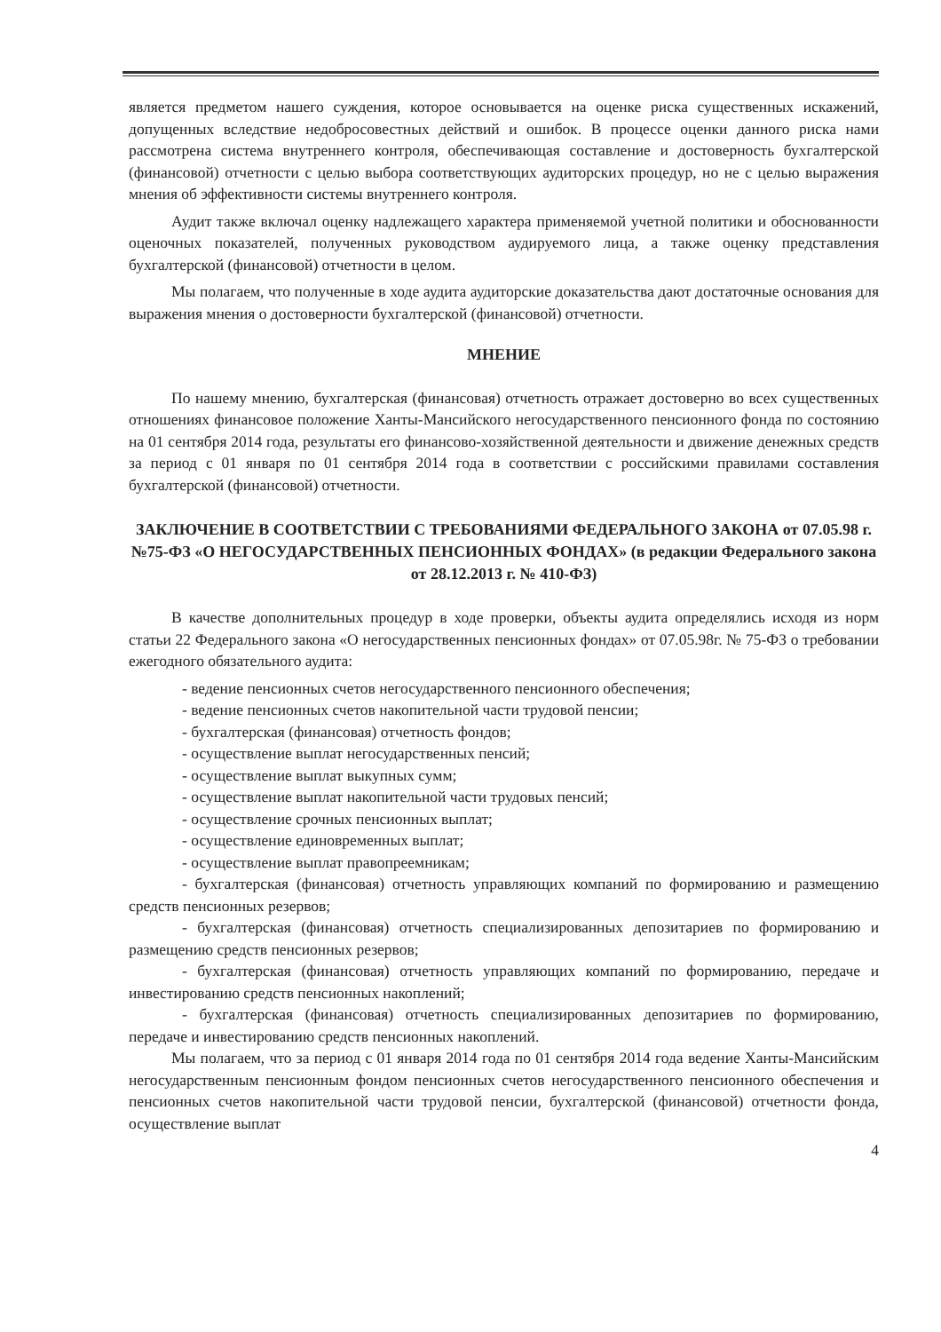является предметом нашего суждения, которое основывается на оценке риска существенных искажений, допущенных вследствие недобросовестных действий и ошибок. В процессе оценки данного риска нами рассмотрена система внутреннего контроля, обеспечивающая составление и достоверность бухгалтерской (финансовой) отчетности с целью выбора соответствующих аудиторских процедур, но не с целью выражения мнения об эффективности системы внутреннего контроля.
Аудит также включал оценку надлежащего характера применяемой учетной политики и обоснованности оценочных показателей, полученных руководством аудируемого лица, а также оценку представления бухгалтерской (финансовой) отчетности в целом.
Мы полагаем, что полученные в ходе аудита аудиторские доказательства дают достаточные основания для выражения мнения о достоверности бухгалтерской (финансовой) отчетности.
МНЕНИЕ
По нашему мнению, бухгалтерская (финансовая) отчетность отражает достоверно во всех существенных отношениях финансовое положение Ханты-Мансийского негосударственного пенсионного фонда по состоянию на 01 сентября 2014 года, результаты его финансово-хозяйственной деятельности и движение денежных средств за период с 01 января по 01 сентября 2014 года в соответствии с российскими правилами составления бухгалтерской (финансовой) отчетности.
ЗАКЛЮЧЕНИЕ В СООТВЕТСТВИИ С ТРЕБОВАНИЯМИ ФЕДЕРАЛЬНОГО ЗАКОНА от 07.05.98 г. №75-ФЗ «О НЕГОСУДАРСТВЕННЫХ ПЕНСИОННЫХ ФОНДАХ» (в редакции Федерального закона от 28.12.2013 г. № 410-ФЗ)
В качестве дополнительных процедур в ходе проверки, объекты аудита определялись исходя из норм статьи 22 Федерального закона «О негосударственных пенсионных фондах» от 07.05.98г. № 75-ФЗ о требовании ежегодного обязательного аудита:
- ведение пенсионных счетов негосударственного пенсионного обеспечения;
- ведение пенсионных счетов накопительной части трудовой пенсии;
- бухгалтерская (финансовая) отчетность фондов;
- осуществление выплат негосударственных пенсий;
- осуществление выплат выкупных сумм;
- осуществление выплат накопительной части трудовых пенсий;
- осуществление срочных пенсионных выплат;
- осуществление единовременных выплат;
- осуществление выплат правопреемникам;
- бухгалтерская (финансовая) отчетность управляющих компаний по формированию и размещению средств пенсионных резервов;
- бухгалтерская (финансовая) отчетность специализированных депозитариев по формированию и размещению средств пенсионных резервов;
- бухгалтерская (финансовая) отчетность управляющих компаний по формированию, передаче и инвестированию средств пенсионных накоплений;
- бухгалтерская (финансовая) отчетность специализированных депозитариев по формированию, передаче и инвестированию средств пенсионных накоплений.
Мы полагаем, что за период с 01 января 2014 года по 01 сентября 2014 года ведение Ханты-Мансийским негосударственным пенсионным фондом пенсионных счетов негосударственного пенсионного обеспечения и пенсионных счетов накопительной части трудовой пенсии, бухгалтерской (финансовой) отчетности фонда, осуществление выплат
4